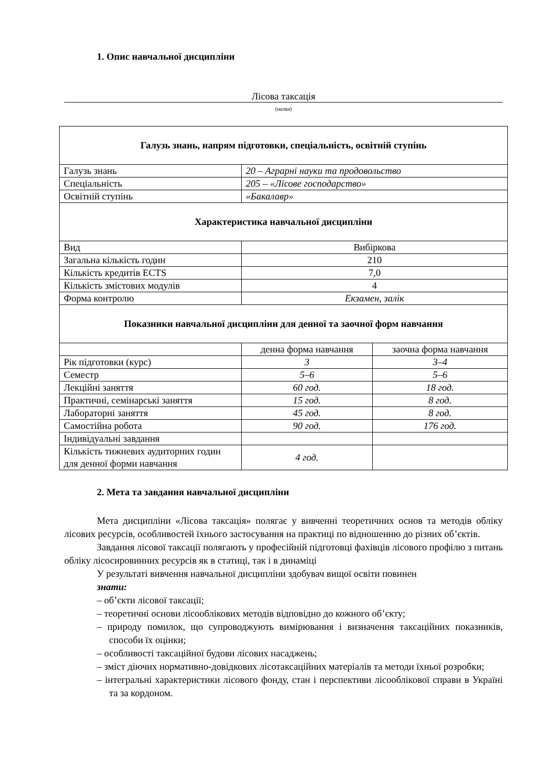1. Опис навчальної дисципліни
Лісова таксація
(назва)
| Галузь знань, напрям підготовки, спеціальність, освітній ступінь | | |
| Галузь знань | 20 – Аграрні науки та продовольство | |
| Спеціальність | 205 – «Лісове господарство» | |
| Освітній ступінь | «Бакалавр» | |
| Характеристика навчальної дисципліни | | |
| Вид | Вибіркова | |
| Загальна кількість годин | 210 | |
| Кількість кредитів ECTS | 7,0 | |
| Кількість змістових модулів | 4 | |
| Форма контролю | Екзамен, залік | |
| Показники навчальної дисципліни для денної та заочної форм навчання | | |
| | денна форма навчання | заочна форма навчання |
| Рік підготовки (курс) | 3 | 3–4 |
| Семестр | 5–6 | 5–6 |
| Лекційні заняття | 60 год. | 18 год. |
| Практичні, семінарські заняття | 15 год. | 8 год. |
| Лабораторні заняття | 45 год. | 8 год. |
| Самостійна робота | 90 год. | 176 год. |
| Індивідуальні завдання | | |
| Кількість тижневих аудиторних годин для денної форми навчання | 4 год. | |
2. Мета та завдання навчальної дисципліни
Мета дисципліни «Лісова таксація» полягає у вивченні теоретичних основ та методів обліку лісових ресурсів, особливостей їхнього застосування на практиці по відношенню до різних об’єктів.
Завдання лісової таксації полягають у професійній підготовці фахівців лісового профілю з питань обліку лісосировинних ресурсів як в статиці, так і в динаміці
У результаті вивчення навчальної дисципліни здобувач вищої освіти повинен
знати:
– об’єкти лісової таксації;
– теоретичні основи лісооблікових методів відповідно до кожного об’єкту;
– природу помилок, що супроводжують вимірювання і визначення таксаційних показників, способи їх оцінки;
– особливості таксаційної будови лісових насаджень;
– зміст діючих нормативно-довідкових лісотаксаційних матеріалів та методи їхньої розробки;
– інтегральні характеристики лісового фонду, стан і перспективи лісооблікової справи в Україні та за кордоном.